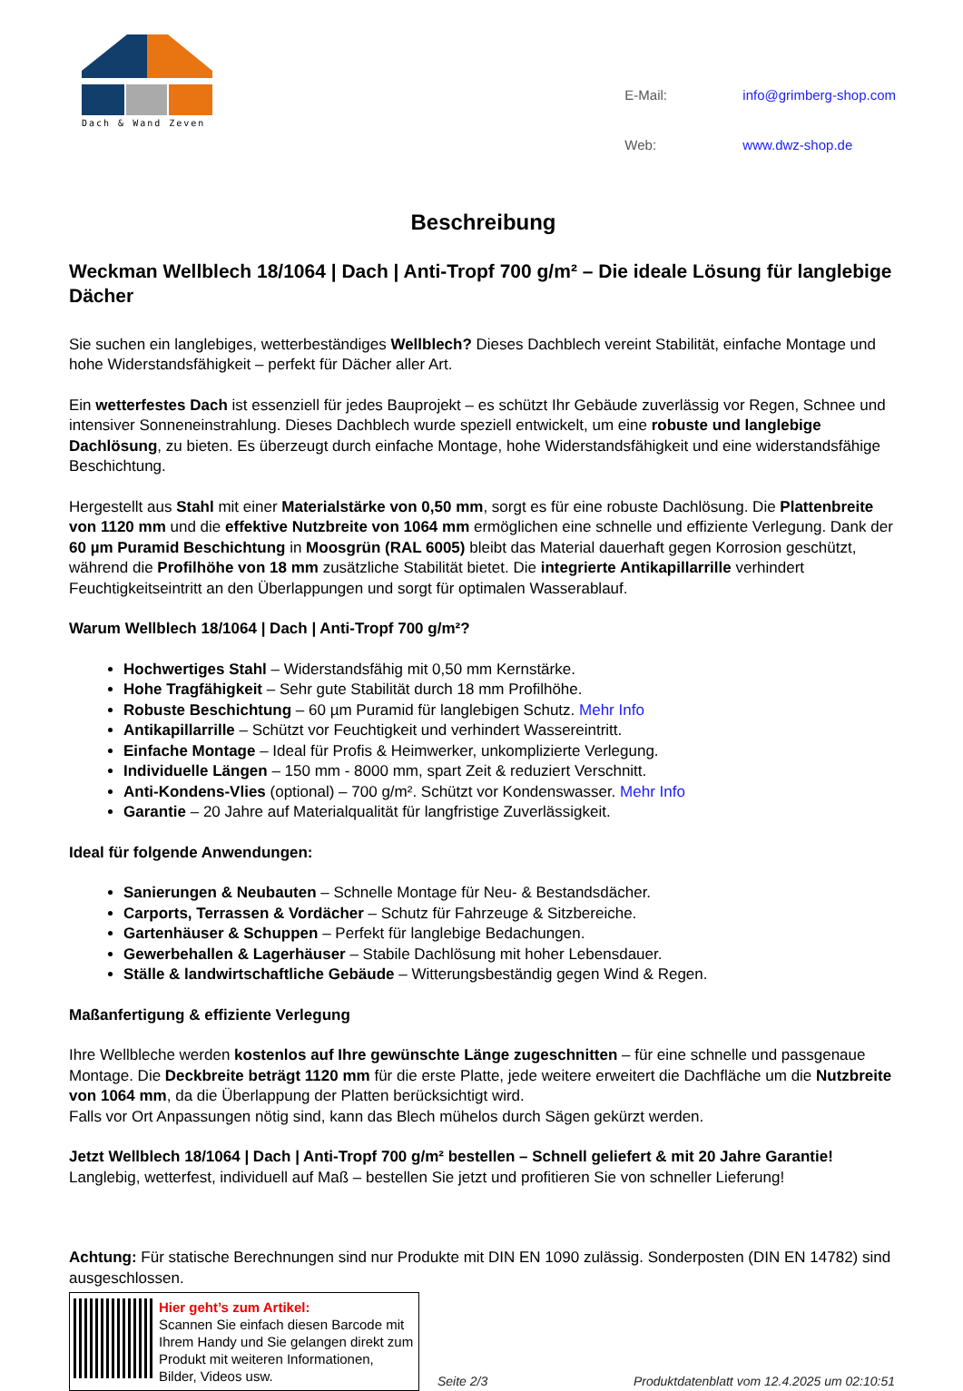Dach & Wand Zeven
| E-Mail: | info@grimberg-shop.com |
| Web: | www.dwz-shop.de |
Beschreibung
Weckman Wellblech 18/1064 | Dach | Anti-Tropf 700 g/m² – Die ideale Lösung für langlebige Dächer
Sie suchen ein langlebiges, wetterbeständiges Wellblech? Dieses Dachblech vereint Stabilität, einfache Montage und hohe Widerstandsfähigkeit – perfekt für Dächer aller Art.
Ein wetterfestes Dach ist essenziell für jedes Bauprojekt – es schützt Ihr Gebäude zuverlässig vor Regen, Schnee und intensiver Sonneneinstrahlung. Dieses Dachblech wurde speziell entwickelt, um eine robuste und langlebige Dachlösung, zu bieten. Es überzeugt durch einfache Montage, hohe Widerstandsfähigkeit und eine widerstandsfähige Beschichtung.
Hergestellt aus Stahl mit einer Materialstärke von 0,50 mm, sorgt es für eine robuste Dachlösung. Die Plattenbreite von 1120 mm und die effektive Nutzbreite von 1064 mm ermöglichen eine schnelle und effiziente Verlegung. Dank der 60 µm Puramid Beschichtung in Moosgrün (RAL 6005) bleibt das Material dauerhaft gegen Korrosion geschützt, während die Profilhöhe von 18 mm zusätzliche Stabilität bietet. Die integrierte Antikapillarrille verhindert Feuchtigkeitseintritt an den Überlappungen und sorgt für optimalen Wasserablauf.
Warum Wellblech 18/1064 | Dach | Anti-Tropf 700 g/m²?
Hochwertiges Stahl – Widerstandsfähig mit 0,50 mm Kernstärke.
Hohe Tragfähigkeit – Sehr gute Stabilität durch 18 mm Profilhöhe.
Robuste Beschichtung – 60 µm Puramid für langlebigen Schutz. Mehr Info
Antikapillarrille – Schützt vor Feuchtigkeit und verhindert Wassereintritt.
Einfache Montage – Ideal für Profis & Heimwerker, unkomplizierte Verlegung.
Individuelle Längen – 150 mm - 8000 mm, spart Zeit & reduziert Verschnitt.
Anti-Kondens-Vlies (optional) – 700 g/m². Schützt vor Kondenswasser. Mehr Info
Garantie – 20 Jahre auf Materialqualität für langfristige Zuverlässigkeit.
Ideal für folgende Anwendungen:
Sanierungen & Neubauten – Schnelle Montage für Neu- & Bestandsdächer.
Carports, Terrassen & Vordächer – Schutz für Fahrzeuge & Sitzbereiche.
Gartenhäuser & Schuppen – Perfekt für langlebige Bedachungen.
Gewerbehallen & Lagerhäuser – Stabile Dachlösung mit hoher Lebensdauer.
Ställe & landwirtschaftliche Gebäude – Witterungsbeständig gegen Wind & Regen.
Maßanfertigung & effiziente Verlegung
Ihre Wellbleche werden kostenlos auf Ihre gewünschte Länge zugeschnitten – für eine schnelle und passgenaue Montage. Die Deckbreite beträgt 1120 mm für die erste Platte, jede weitere erweitert die Dachfläche um die Nutzbreite von 1064 mm, da die Überlappung der Platten berücksichtigt wird.
Falls vor Ort Anpassungen nötig sind, kann das Blech mühelos durch Sägen gekürzt werden.
Jetzt Wellblech 18/1064 | Dach | Anti-Tropf 700 g/m² bestellen – Schnell geliefert & mit 20 Jahre Garantie!
Langlebig, wetterfest, individuell auf Maß – bestellen Sie jetzt und profitieren Sie von schneller Lieferung!
Achtung: Für statische Berechnungen sind nur Produkte mit DIN EN 1090 zulässig. Sonderposten (DIN EN 14782) sind ausgeschlossen.
Hier geht’s zum Artikel:
Scannen Sie einfach diesen Barcode mit Ihrem Handy und Sie gelangen direkt zum Produkt mit weiteren Informationen, Bilder, Videos usw.
Seite 2/3 Produktdatenblatt vom 12.4.2025 um 02:10:51